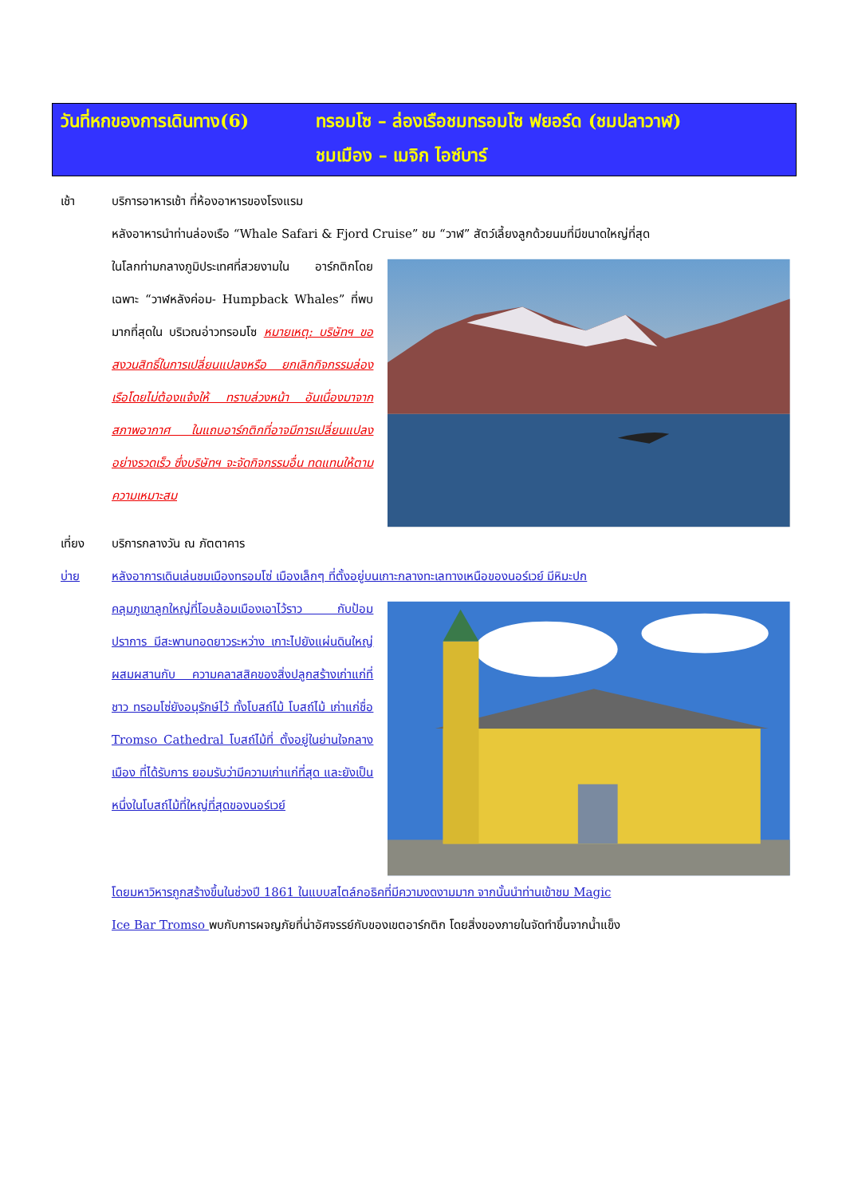วันที่หกของการเดินทาง(6) ทรอมโซ – ล่องเรือชมทรอมโซ ฟยอร์ด (ชมปลาวาฬ)
ชมเมือง – เมจิก ไอซ์บาร์
เช้า บริการอาหารเช้า ที่ห้องอาหารของโรงแรม
หลังอาหารนำท่านล่องเรือ “Whale Safari & Fjord Cruise” ชม “วาฬ” สัตว์เลี้ยงลูกด้วยนมที่มีขนาดใหญ่ที่สุด
ในโลกท่ามกลางภูมิประเทศที่สวยงามใน อาร์กติกโดยเฉพาะ “วาฬหลังค่อม- Humpback Whales” ที่พบมากที่สุดใน บริเวณอ่าวทรอมโซ หมายเหตุ: บริษัทฯ ขอสงวนสิทธิ์ในการเปลี่ยนแปลงหรือ ยกเลิกกิจกรรมล่องเรือโดยไม่ต้องแจ้งให้ ทราบล่วงหน้า อันเนื่องมาจากสภาพอากาศ ในแถบอาร์กติกที่อาจมีการเปลี่ยนแปลง อย่างรวดเร็ว ซึ่งบริษัทฯ จะจัดกิจกรรมอื่น ทดแทนให้ตามความเหมาะสม
เที่ยง บริการกลางวัน ณ ภัตตาคาร
บ่าย หลังอาการเดินเล่นชมเมืองทรอมโซ่ เมืองเล็กๆ ที่ตั้งอยู่บนเกาะกลางทะเลทางเหนือของนอร์เวย์ มีหิมะปก
คลุมภูเขาลูกใหญ่ที่โอบล้อมเมืองเอาไว้ราว กับป้อมปราการ มีสะพานทอดยาวระหว่าง เกาะไปยังแผ่นดินใหญ่ ผสมผสานกับ ความคลาสสิคของสิ่งปลูกสร้างเก่าแก่ที่ชาว ทรอมโซ่ยังอนุรักษ์ไว้ ทั้งโบสถ์ไม้ โบสถ์ไม้ เก่าแก่ชื่อ Tromso Cathedral โบสถ์ไม้ที่ ตั้งอยู่ในย่านใจกลางเมือง ที่ได้รับการ ยอมรับว่ามีความเก่าแก่ที่สุด และยังเป็น หนึ่งในโบสถ์ไม้ที่ใหญ่ที่สุดของนอร์เวย์
โดยมหาวิหารถูกสร้างขึ้นในช่วงปี 1861 ในแบบสไตล์กอธิคที่มีความงดงามมาก จากนั้นนำท่านเข้าชม Magic
Ice Bar Tromso พบกับการผจญภัยที่น่าอัศจรรย์กับของเขตอาร์กติก โดยสิ่งของภายในจัดทำขึ้นจากน้ำแข็ง